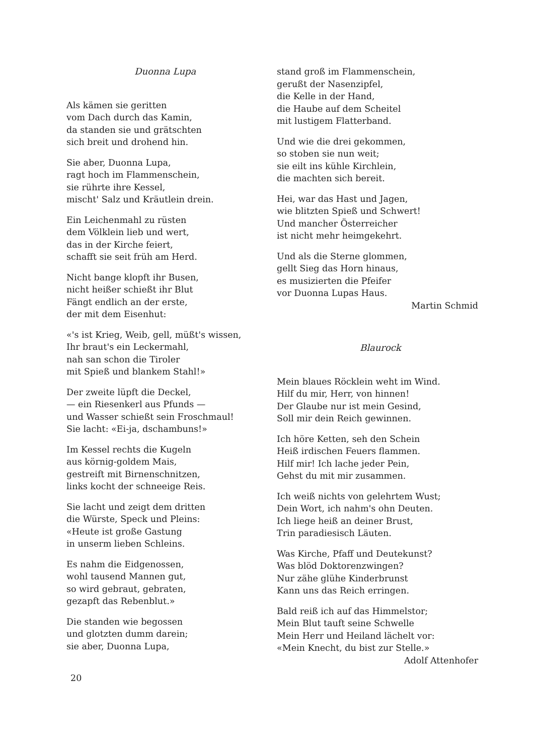Duonna Lupa
Als kämen sie geritten
vom Dach durch das Kamin,
da standen sie und grätschten
sich breit und drohend hin.
Sie aber, Duonna Lupa,
ragt hoch im Flammenschein,
sie rührte ihre Kessel,
mischt' Salz und Kräutlein drein.
Ein Leichenmahl zu rüsten
dem Völklein lieb und wert,
das in der Kirche feiert,
schafft sie seit früh am Herd.
Nicht bange klopft ihr Busen,
nicht heißer schießt ihr Blut
Fängt endlich an der erste,
der mit dem Eisenhut:
«'s ist Krieg, Weib, gell, müßt's wissen,
Ihr braut's ein Leckermahl,
nah san schon die Tiroler
mit Spieß und blankem Stahl!»
Der zweite lüpft die Deckel,
— ein Riesenkerl aus Pfunds —
und Wasser schießt sein Froschmaul!
Sie lacht: «Ei-ja, dschambuns!»
Im Kessel rechts die Kugeln
aus körnig-goldem Mais,
gestreift mit Birnenschnitzen,
links kocht der schneeige Reis.
Sie lacht und zeigt dem dritten
die Würste, Speck und Pleins:
«Heute ist große Gastung
in unserm lieben Schleins.
Es nahm die Eidgenossen,
wohl tausend Mannen gut,
so wird gebraut, gebraten,
gezapft das Rebenblut.»
Die standen wie begossen
und glotzten dumm darein;
sie aber, Duonna Lupa,
stand groß im Flammenschein,
gerußt der Nasenzipfel,
die Kelle in der Hand,
die Haube auf dem Scheitel
mit lustigem Flatterband.
Und wie die drei gekommen,
so stoben sie nun weit;
sie eilt ins kühle Kirchlein,
die machten sich bereit.
Hei, war das Hast und Jagen,
wie blitzten Spieß und Schwert!
Und mancher Österreicher
ist nicht mehr heimgekehrt.
Und als die Sterne glommen,
gellt Sieg das Horn hinaus,
es musizierten die Pfeifer
vor Duonna Lupas Haus.
Martin Schmid
Blaurock
Mein blaues Röcklein weht im Wind.
Hilf du mir, Herr, von hinnen!
Der Glaube nur ist mein Gesind,
Soll mir dein Reich gewinnen.
Ich höre Ketten, seh den Schein
Heiß irdischen Feuers flammen.
Hilf mir! Ich lache jeder Pein,
Gehst du mit mir zusammen.
Ich weiß nichts von gelehrtem Wust;
Dein Wort, ich nahm's ohn Deuten.
Ich liege heiß an deiner Brust,
Trin paradiesisch Läuten.
Was Kirche, Pfaff und Deutekunst?
Was blöd Doktorenzwingen?
Nur zähe glühe Kinderbrunst
Kann uns das Reich erringen.
Bald reiß ich auf das Himmelstor;
Mein Blut tauft seine Schwelle
Mein Herr und Heiland lächelt vor:
«Mein Knecht, du bist zur Stelle.»
Adolf Attenhofer
20